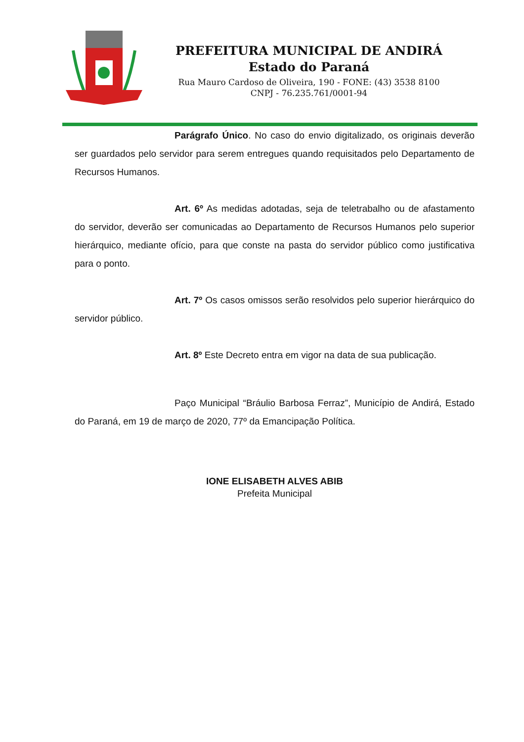PREFEITURA MUNICIPAL DE ANDIRÁ
Estado do Paraná
Rua Mauro Cardoso de Oliveira, 190 - FONE: (43) 3538 8100
CNPJ - 76.235.761/0001-94
Parágrafo Único. No caso do envio digitalizado, os originais deverão ser guardados pelo servidor para serem entregues quando requisitados pelo Departamento de Recursos Humanos.
Art. 6º As medidas adotadas, seja de teletrabalho ou de afastamento do servidor, deverão ser comunicadas ao Departamento de Recursos Humanos pelo superior hierárquico, mediante ofício, para que conste na pasta do servidor público como justificativa para o ponto.
Art. 7º Os casos omissos serão resolvidos pelo superior hierárquico do servidor público.
Art. 8º Este Decreto entra em vigor na data de sua publicação.
Paço Municipal “Bráulio Barbosa Ferraz”, Município de Andirá, Estado do Paraná, em 19 de março de 2020, 77º da Emancipação Política.
IONE ELISABETH ALVES ABIB
Prefeita Municipal